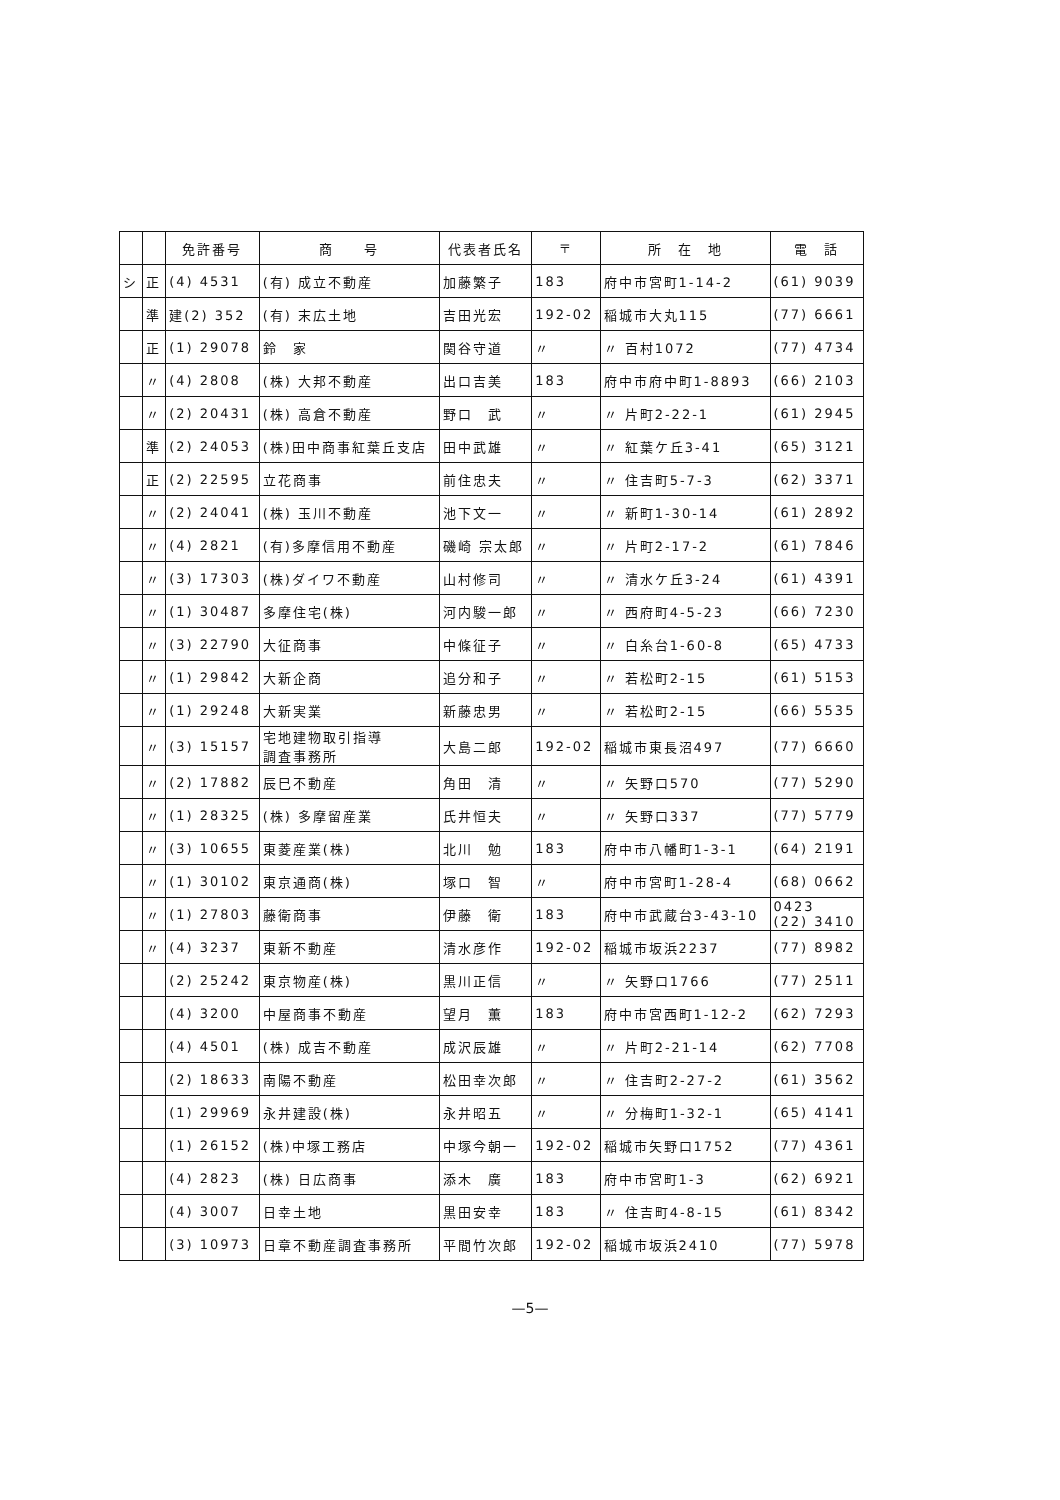| | | 免許番号 | 商 号 | 代表者氏名 | 〒 | 所 在 地 | 電 話 |
| --- | --- | --- | --- | --- | --- | --- | --- |
| シ | 正 | (4) 4531 | (有) 成立不動産 | 加藤繁子 | 183 | 府中市宮町1-14-2 | (61) 9039 |
| | 準 | 建(2) 352 | (有) 末広土地 | 吉田光宏 | 192-02 | 稲城市大丸115 | (77) 6661 |
| | 正 | (1) 29078 | 鈴 家 | 関谷守道 | 〃 | 〃 百村1072 | (77) 4734 |
| | 〃 | (4) 2808 | (株) 大邦不動産 | 出口吉美 | 183 | 府中市府中町1-8893 | (66) 2103 |
| | 〃 | (2) 20431 | (株) 高倉不動産 | 野口 武 | 〃 | 〃 片町2-22-1 | (61) 2945 |
| | 準 | (2) 24053 | (株)田中商事紅葉丘支店 | 田中武雄 | 〃 | 〃 紅葉ケ丘3-41 | (65) 3121 |
| | 正 | (2) 22595 | 立花商事 | 前住忠夫 | 〃 | 〃 住吉町5-7-3 | (62) 3371 |
| | 〃 | (2) 24041 | (株) 玉川不動産 | 池下文一 | 〃 | 〃 新町1-30-14 | (61) 2892 |
| | 〃 | (4) 2821 | (有)多摩信用不動産 | 磯崎 宗太郎 | 〃 | 〃 片町2-17-2 | (61) 7846 |
| | 〃 | (3) 17303 | (株)ダイワ不動産 | 山村修司 | 〃 | 〃 清水ケ丘3-24 | (61) 4391 |
| | 〃 | (1) 30487 | 多摩住宅(株) | 河内駿一郎 | 〃 | 〃 西府町4-5-23 | (66) 7230 |
| | 〃 | (3) 22790 | 大征商事 | 中條征子 | 〃 | 〃 白糸台1-60-8 | (65) 4733 |
| | 〃 | (1) 29842 | 大新企商 | 追分和子 | 〃 | 〃 若松町2-15 | (61) 5153 |
| | 〃 | (1) 29248 | 大新実業 | 新藤忠男 | 〃 | 〃 若松町2-15 | (66) 5535 |
| | 〃 | (3) 15157 | 宅地建物取引指導 調査事務所 | 大島二郎 | 192-02 | 稲城市東長沼497 | (77) 6660 |
| | 〃 | (2) 17882 | 辰巳不動産 | 角田 清 | 〃 | 〃 矢野口570 | (77) 5290 |
| | 〃 | (1) 28325 | (株) 多摩留産業 | 氏井恒夫 | 〃 | 〃 矢野口337 | (77) 5779 |
| | 〃 | (3) 10655 | 東菱産業(株) | 北川 勉 | 183 | 府中市八幡町1-3-1 | (64) 2191 |
| | 〃 | (1) 30102 | 東京通商(株) | 塚口 智 | 〃 | 府中市宮町1-28-4 | (68) 0662 |
| | 〃 | (1) 27803 | 藤衛商事 | 伊藤 衛 | 183 | 府中市武蔵台3-43-10 | 0423 (22) 3410 |
| | 〃 | (4) 3237 | 東新不動産 | 清水彦作 | 192-02 | 稲城市坂浜2237 | (77) 8982 |
| | | (2) 25242 | 東京物産(株) | 黒川正信 | 〃 | 〃 矢野口1766 | (77) 2511 |
| | | (4) 3200 | 中屋商事不動産 | 望月 薫 | 183 | 府中市宮西町1-12-2 | (62) 7293 |
| | | (4) 4501 | (株) 成吉不動産 | 成沢辰雄 | 〃 | 〃 片町2-21-14 | (62) 7708 |
| | | (2) 18633 | 南陽不動産 | 松田幸次郎 | 〃 | 〃 住吉町2-27-2 | (61) 3562 |
| | | (1) 29969 | 永井建設(株) | 永井昭五 | 〃 | 〃 分梅町1-32-1 | (65) 4141 |
| | | (1) 26152 | (株)中塚工務店 | 中塚今朝一 | 192-02 | 稲城市矢野口1752 | (77) 4361 |
| | | (4) 2823 | (株) 日広商事 | 添木 廣 | 183 | 府中市宮町1-3 | (62) 6921 |
| | | (4) 3007 | 日幸土地 | 黒田安幸 | 183 | 〃 住吉町4-8-15 | (61) 8342 |
| | | (3) 10973 | 日章不動産調査事務所 | 平間竹次郎 | 192-02 | 稲城市坂浜2410 | (77) 5978 |
—5—